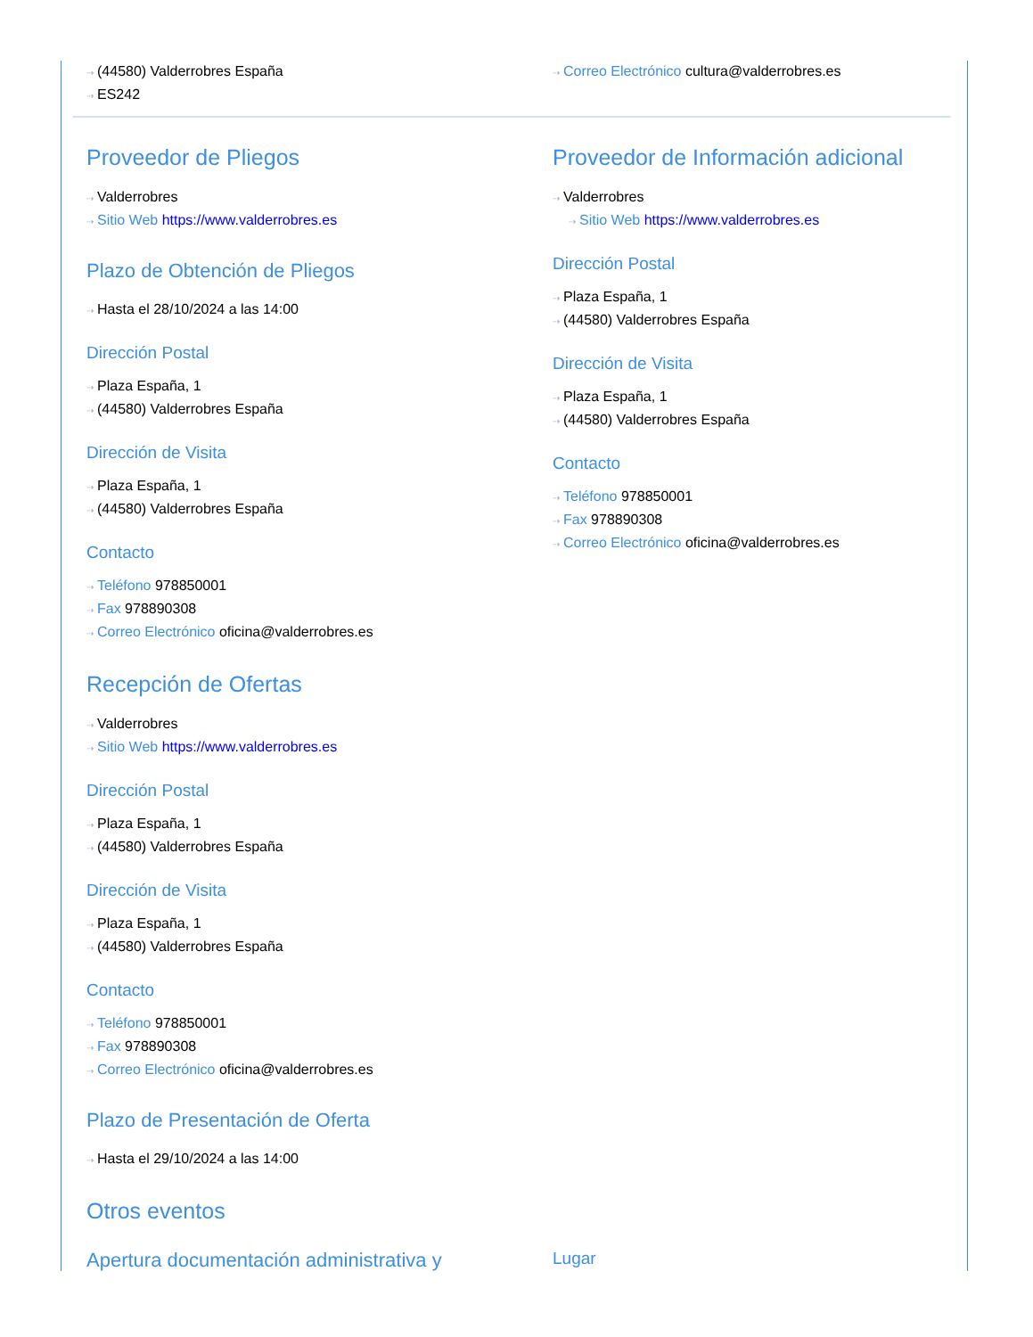⇢ (44580) Valderrobres España
⇢ ES242
⇢ Correo Electrónico cultura@valderrobres.es
Proveedor de Pliegos
⇢ Valderrobres
⇢ Sitio Web https://www.valderrobres.es
Plazo de Obtención de Pliegos
⇢ Hasta el 28/10/2024 a las 14:00
Dirección Postal
⇢ Plaza España, 1
⇢ (44580) Valderrobres España
Dirección de Visita
⇢ Plaza España, 1
⇢ (44580) Valderrobres España
Contacto
⇢ Teléfono 978850001
⇢ Fax 978890308
⇢ Correo Electrónico oficina@valderrobres.es
Recepción de Ofertas
⇢ Valderrobres
⇢ Sitio Web https://www.valderrobres.es
Dirección Postal
⇢ Plaza España, 1
⇢ (44580) Valderrobres España
Dirección de Visita
⇢ Plaza España, 1
⇢ (44580) Valderrobres España
Contacto
⇢ Teléfono 978850001
⇢ Fax 978890308
⇢ Correo Electrónico oficina@valderrobres.es
Plazo de Presentación de Oferta
⇢ Hasta el 29/10/2024 a las 14:00
Otros eventos
Proveedor de Información adicional
⇢ Valderrobres
⇢ Sitio Web https://www.valderrobres.es
Dirección Postal
⇢ Plaza España, 1
⇢ (44580) Valderrobres España
Dirección de Visita
⇢ Plaza España, 1
⇢ (44580) Valderrobres España
Contacto
⇢ Teléfono 978850001
⇢ Fax 978890308
⇢ Correo Electrónico oficina@valderrobres.es
Apertura documentación administrativa y
Lugar